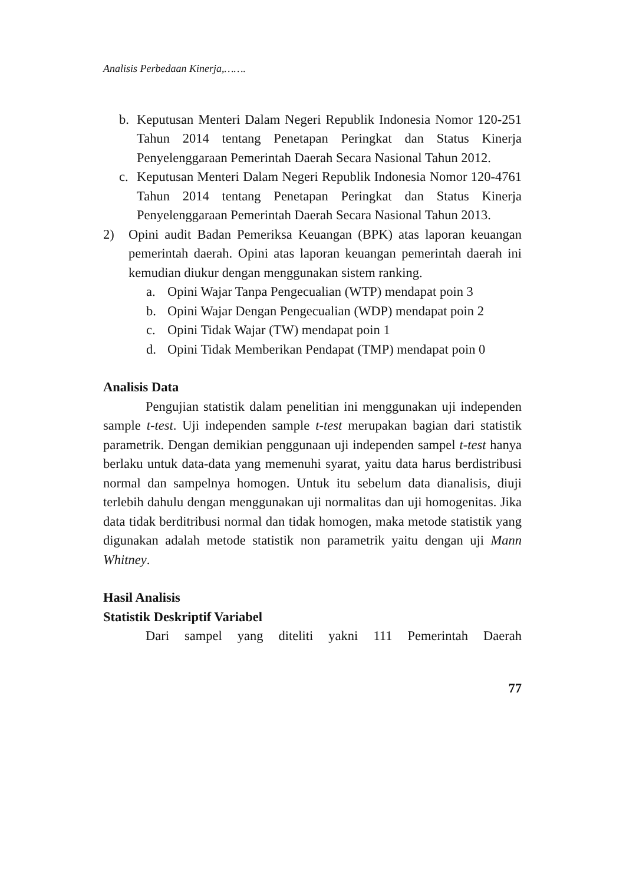Analisis Perbedaan Kinerja,…….
b. Keputusan Menteri Dalam Negeri Republik Indonesia Nomor 120-251 Tahun 2014 tentang Penetapan Peringkat dan Status Kinerja Penyelenggaraan Pemerintah Daerah Secara Nasional Tahun 2012.
c. Keputusan Menteri Dalam Negeri Republik Indonesia Nomor 120-4761 Tahun 2014 tentang Penetapan Peringkat dan Status Kinerja Penyelenggaraan Pemerintah Daerah Secara Nasional Tahun 2013.
2) Opini audit Badan Pemeriksa Keuangan (BPK) atas laporan keuangan pemerintah daerah. Opini atas laporan keuangan pemerintah daerah ini kemudian diukur dengan menggunakan sistem ranking.
a. Opini Wajar Tanpa Pengecualian (WTP) mendapat poin 3
b. Opini Wajar Dengan Pengecualian (WDP) mendapat poin 2
c. Opini Tidak Wajar (TW) mendapat poin 1
d. Opini Tidak Memberikan Pendapat (TMP) mendapat poin 0
Analisis Data
Pengujian statistik dalam penelitian ini menggunakan uji independen sample t-test. Uji independen sample t-test merupakan bagian dari statistik parametrik. Dengan demikian penggunaan uji independen sampel t-test hanya berlaku untuk data-data yang memenuhi syarat, yaitu data harus berdistribusi normal dan sampelnya homogen. Untuk itu sebelum data dianalisis, diuji terlebih dahulu dengan menggunakan uji normalitas dan uji homogenitas. Jika data tidak berditribusi normal dan tidak homogen, maka metode statistik yang digunakan adalah metode statistik non parametrik yaitu dengan uji Mann Whitney.
Hasil Analisis
Statistik Deskriptif Variabel
Dari sampel yang diteliti yakni 111 Pemerintah Daerah
77